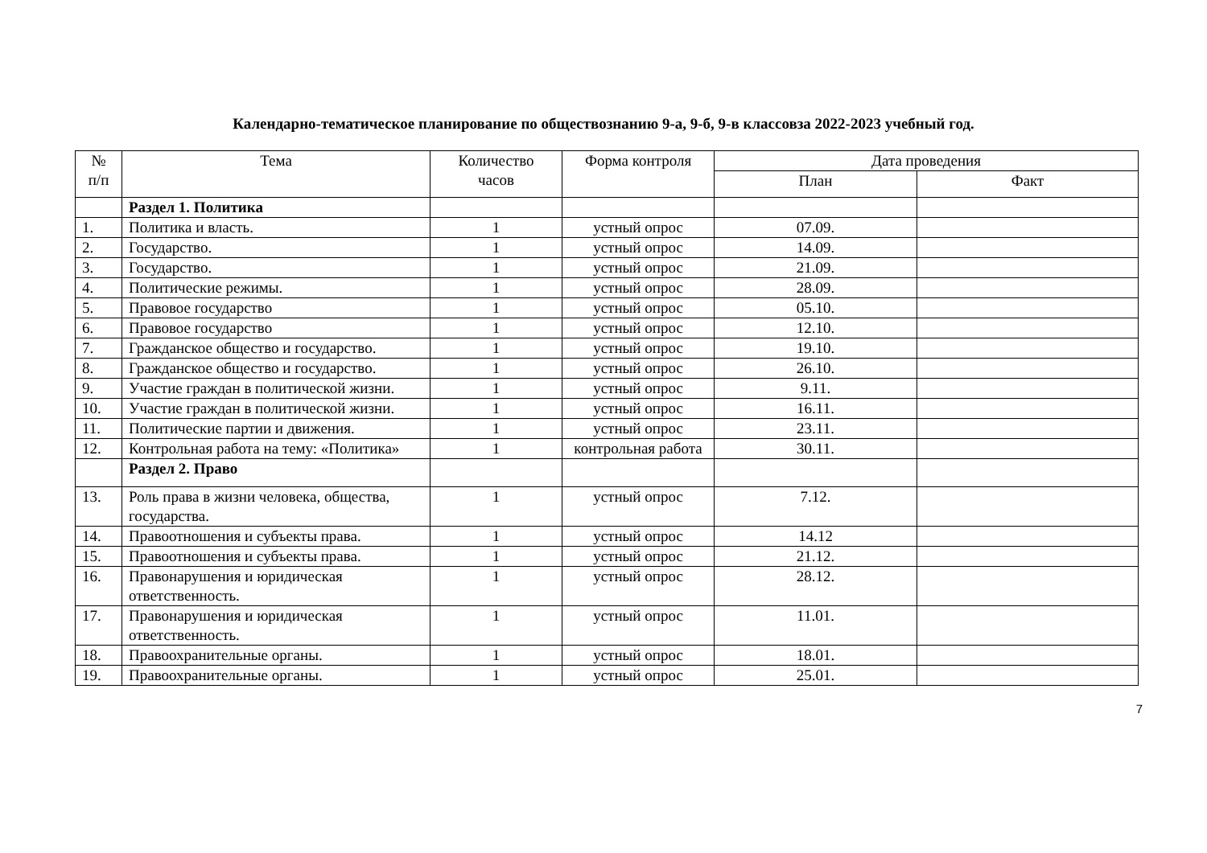Календарно-тематическое планирование по обществознанию 9-а, 9-б, 9-в классовза 2022-2023 учебный год.
| № п/п | Тема | Количество часов | Форма контроля | Дата проведения | |
| --- | --- | --- | --- | --- | --- |
| | | | | План | Факт |
| | Раздел 1. Политика | | | | |
| 1. | Политика и власть. | 1 | устный опрос | 07.09. | |
| 2. | Государство. | 1 | устный опрос | 14.09. | |
| 3. | Государство. | 1 | устный опрос | 21.09. | |
| 4. | Политические режимы. | 1 | устный опрос | 28.09. | |
| 5. | Правовое государство | 1 | устный опрос | 05.10. | |
| 6. | Правовое государство | 1 | устный опрос | 12.10. | |
| 7. | Гражданское общество и государство. | 1 | устный опрос | 19.10. | |
| 8. | Гражданское общество и государство. | 1 | устный опрос | 26.10. | |
| 9. | Участие граждан в политической жизни. | 1 | устный опрос | 9.11. | |
| 10. | Участие граждан в политической жизни. | 1 | устный опрос | 16.11. | |
| 11. | Политические партии и движения. | 1 | устный опрос | 23.11. | |
| 12. | Контрольная работа на тему: «Политика» | 1 | контрольная работа | 30.11. | |
| | Раздел 2. Право | | | | |
| 13. | Роль права в жизни человека, общества, государства. | 1 | устный опрос | 7.12. | |
| 14. | Правоотношения и субъекты права. | 1 | устный опрос | 14.12 | |
| 15. | Правоотношения и субъекты права. | 1 | устный опрос | 21.12. | |
| 16. | Правонарушения и юридическая ответственность. | 1 | устный опрос | 28.12. | |
| 17. | Правонарушения и юридическая ответственность. | 1 | устный опрос | 11.01. | |
| 18. | Правоохранительные органы. | 1 | устный опрос | 18.01. | |
| 19. | Правоохранительные органы. | 1 | устный опрос | 25.01. | |
7